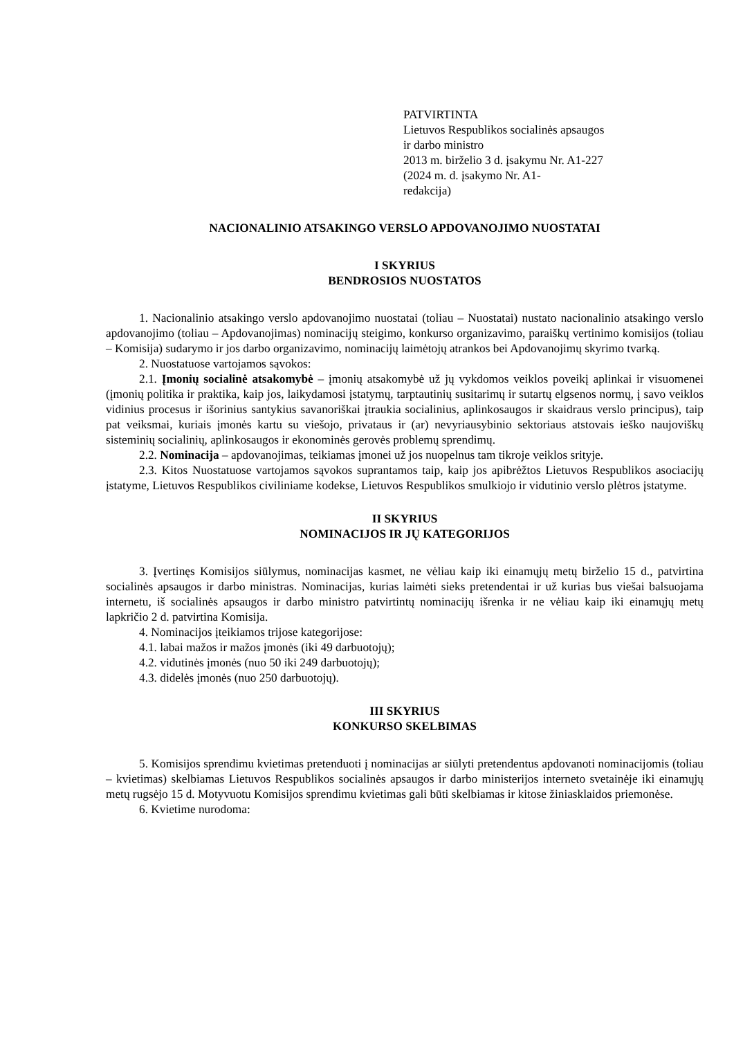PATVIRTINTA
Lietuvos Respublikos socialinės apsaugos
ir darbo ministro
2013 m. birželio 3 d. įsakymu Nr. A1-227
(2024 m. d. įsakymo Nr. A1-
redakcija)
NACIONALINIO ATSAKINGO VERSLO APDOVANOJIMO NUOSTATAI
I SKYRIUS
BENDROSIOS NUOSTATOS
1. Nacionalinio atsakingo verslo apdovanojimo nuostatai (toliau – Nuostatai) nustato nacionalinio atsakingo verslo apdovanojimo (toliau – Apdovanojimas) nominacijų steigimo, konkurso organizavimo, paraiškų vertinimo komisijos (toliau – Komisija) sudarymo ir jos darbo organizavimo, nominacijų laimėtojų atrankos bei Apdovanojimų skyrimo tvarką.
2. Nuostatuose vartojamos sąvokos:
2.1. Įmonių socialinė atsakomybė – įmonių atsakomybė už jų vykdomos veiklos poveikį aplinkai ir visuomenei (įmonių politika ir praktika, kaip jos, laikydamosi įstatymų, tarptautinių susitarimų ir sutartų elgsenos normų, į savo veiklos vidinius procesus ir išorinius santykius savanoriškai įtraukia socialinius, aplinkosaugos ir skaidraus verslo principus), taip pat veiksmai, kuriais įmonės kartu su viešojo, privataus ir (ar) nevyriausybinio sektoriaus atstovais ieško naujoviškų sisteminių socialinių, aplinkosaugos ir ekonominės gerovės problemų sprendimų.
2.2. Nominacija – apdovanojimas, teikiamas įmonei už jos nuopelnus tam tikroje veiklos srityje.
2.3. Kitos Nuostatuose vartojamos sąvokos suprantamos taip, kaip jos apibrėžtos Lietuvos Respublikos asociacijų įstatyme, Lietuvos Respublikos civiliniame kodekse, Lietuvos Respublikos smulkiojo ir vidutinio verslo plėtros įstatyme.
II SKYRIUS
NOMINACIJOS IR JŲ KATEGORIJOS
3. Įvertinęs Komisijos siūlymus, nominacijas kasmet, ne vėliau kaip iki einamųjų metų birželio 15 d., patvirtina socialinės apsaugos ir darbo ministras. Nominacijas, kurias laimėti sieks pretendentai ir už kurias bus viešai balsuojama internetu, iš socialinės apsaugos ir darbo ministro patvirtintų nominacijų išrenka ir ne vėliau kaip iki einamųjų metų lapkričio 2 d. patvirtina Komisija.
4. Nominacijos įteikiamos trijose kategorijose:
4.1. labai mažos ir mažos įmonės (iki 49 darbuotojų);
4.2. vidutinės įmonės (nuo 50 iki 249 darbuotojų);
4.3. didelės įmonės (nuo 250 darbuotojų).
III SKYRIUS
KONKURSO SKELBIMAS
5. Komisijos sprendimu kvietimas pretenduoti į nominacijas ar siūlyti pretendentus apdovanoti nominacijomis (toliau – kvietimas) skelbiamas Lietuvos Respublikos socialinės apsaugos ir darbo ministerijos interneto svetainėje iki einamųjų metų rugsėjo 15 d. Motyvuotu Komisijos sprendimu kvietimas gali būti skelbiamas ir kitose žiniasklaidos priemonėse.
6. Kvietime nurodoma: